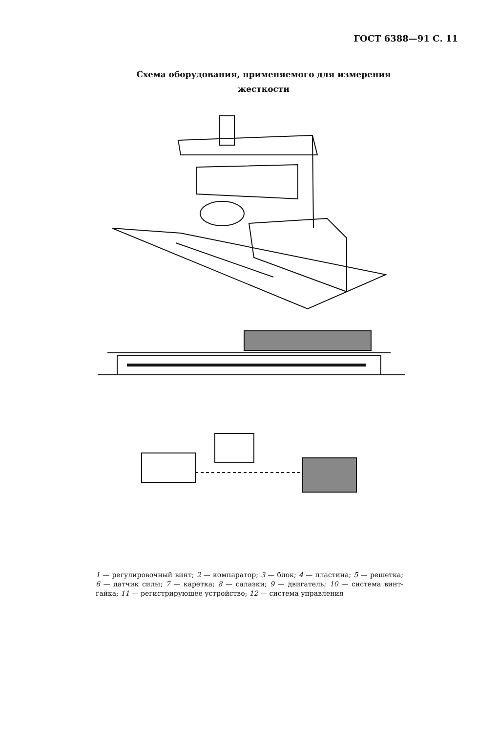ГОСТ 6388—91 С. 11
Схема оборудования, применяемого для измерения
жесткости
1 — регулировочный винт; 2 — компаратор; 3 — блок; 4 — пластина; 5 — решетка; 6 — датчик силы; 7 — каретка; 8 — салазки; 9 — двигатель; 10 — система винт-гайка; 11 — регистрирующее устройство; 12 — система управления